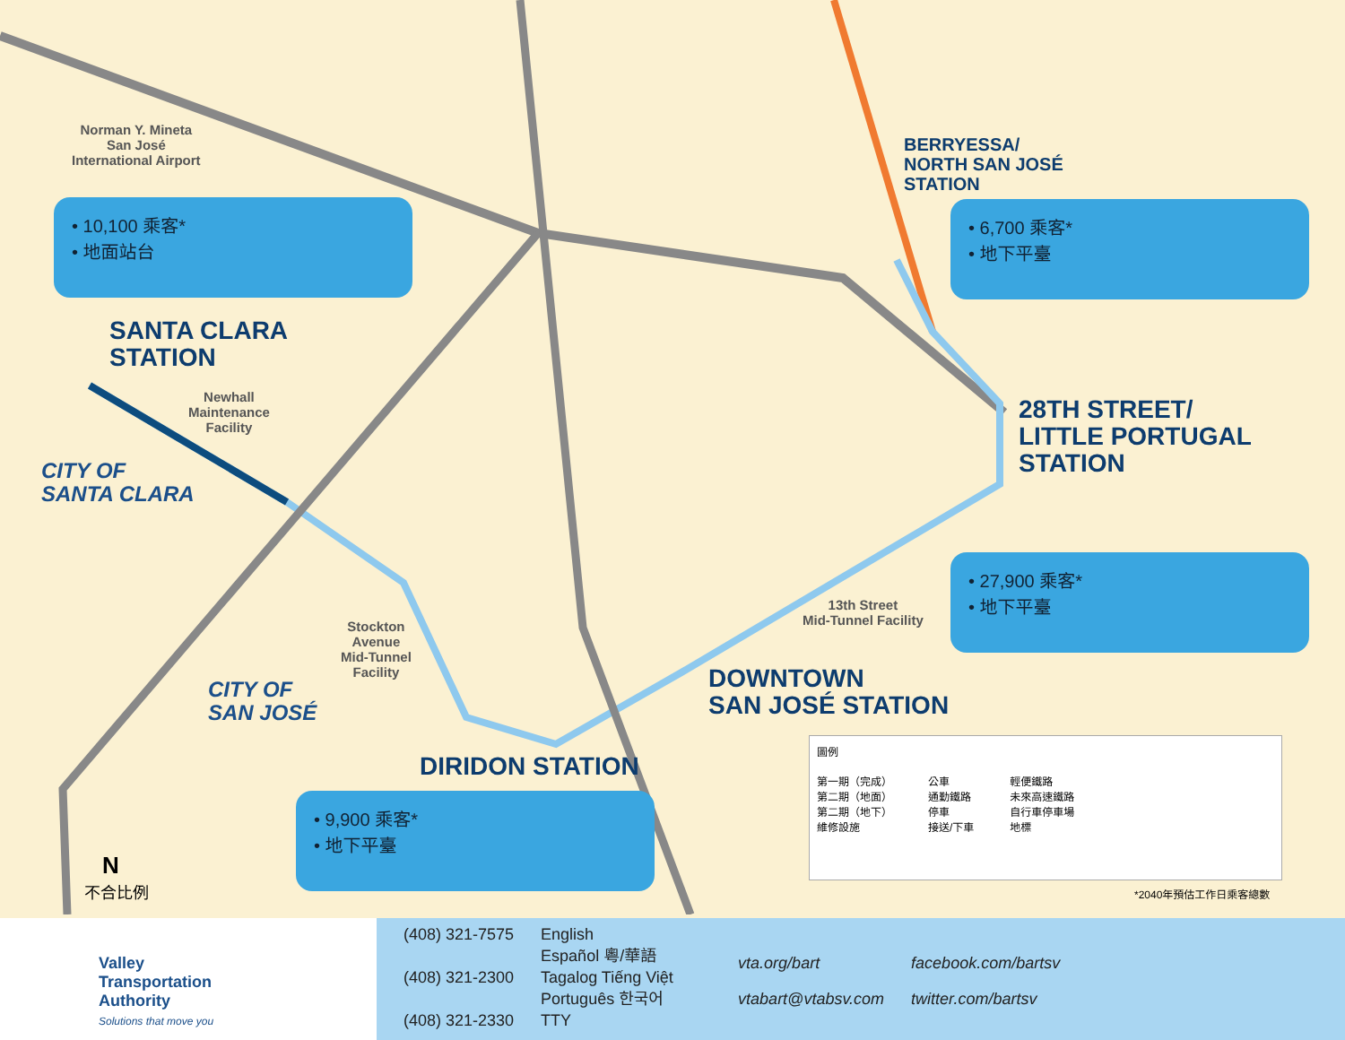Norman Y. Mineta
San José
International Airport
• 10,100 乘客*
• 地面站台
SANTA CLARA
STATION
Newhall
Maintenance
Facility
CITY OF
SANTA CLARA
BERRYESSA/
NORTH SAN JOSÉ
STATION
• 6,700 乘客*
• 地下平臺
28TH STREET/
LITTLE PORTUGAL
STATION
• 27,900 乘客*
• 地下平臺
13th Street
Mid-Tunnel Facility
DOWNTOWN
SAN JOSÉ STATION
Stockton
Avenue
Mid-Tunnel
Facility
CITY OF
SAN JOSÉ
DIRIDON STATION
• 9,900 乘客*
• 地下平臺
N
不合比例
圖例
第一期（完成）
第二期（地面）
第二期（地下）
維修設施
公車
通勤鐵路
停車
接送/下車
輕便鐵路
未來高速鐵路
自行車停車場
地標
*2040年預估工作日乘客總數
Valley
Transportation
Authority
Solutions that move you
(408) 321-7575
(408) 321-2300
(408) 321-2330
English
Español 粵/華語
Tagalog Tiếng Việt
Português 한국어
TTY
vta.org/bart
vtabart@vtabsv.com
facebook.com/bartsv
twitter.com/bartsv